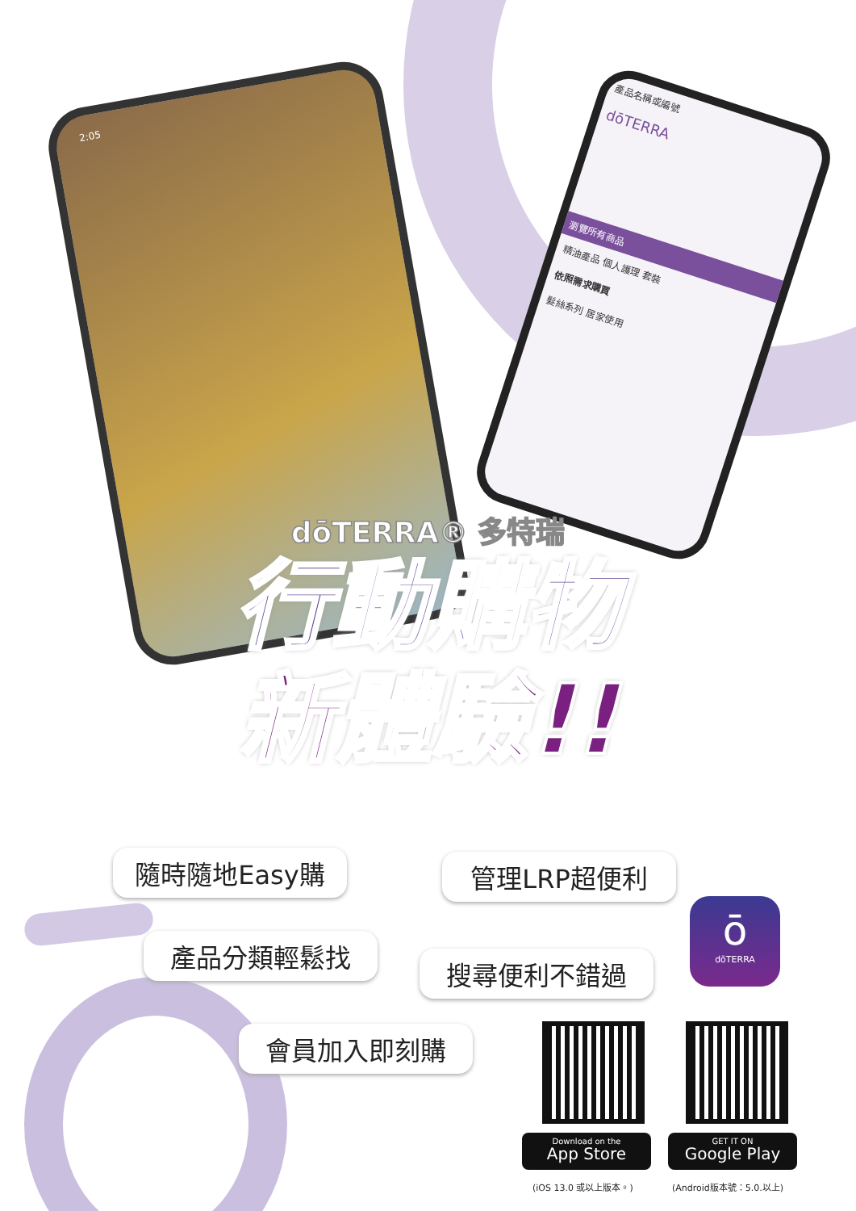2:05
產品名稱或編號
dōTERRA
瀏覽所有商品
精油產品 個人護理 套裝
依照需求購買
髮絲系列 居家使用
dōTERRA® 多特瑞
行動購物
新體驗!!
隨時隨地Easy購 管理LRP超便利
產品分類輕鬆找
搜尋便利不錯過
會員加入即刻購
ō
dōTERRA
Download on the
App Store
GET IT ON
Google Play
(iOS 13.0 或以上版本。) (Android版本號：5.0.以上)